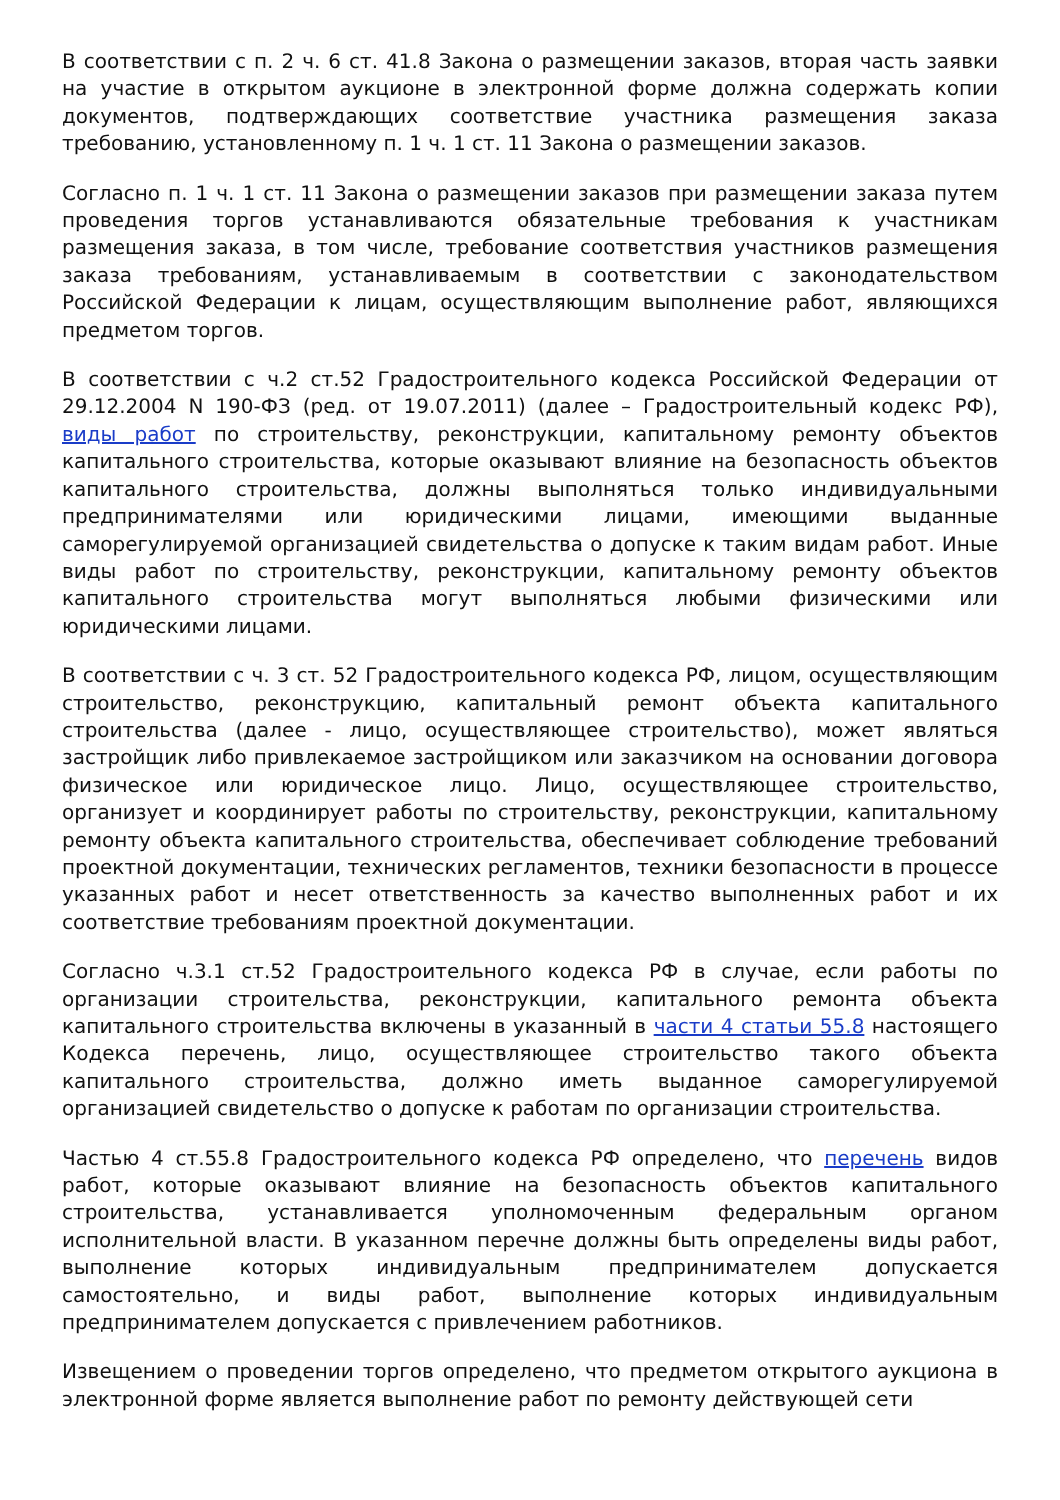В соответствии с п. 2 ч. 6 ст. 41.8 Закона о размещении заказов, вторая часть заявки на участие в открытом аукционе в электронной форме должна содержать копии документов, подтверждающих соответствие участника размещения заказа требованию, установленному п. 1 ч. 1 ст. 11 Закона о размещении заказов.
Согласно п. 1 ч. 1 ст. 11 Закона о размещении заказов при размещении заказа путем проведения торгов устанавливаются обязательные требования к участникам размещения заказа, в том числе, требование соответствия участников размещения заказа требованиям, устанавливаемым в соответствии с законодательством Российской Федерации к лицам, осуществляющим выполнение работ, являющихся предметом торгов.
В соответствии с ч.2 ст.52 Градостроительного кодекса Российской Федерации от 29.12.2004 N 190-ФЗ (ред. от 19.07.2011) (далее – Градостроительный кодекс РФ), виды работ по строительству, реконструкции, капитальному ремонту объектов капитального строительства, которые оказывают влияние на безопасность объектов капитального строительства, должны выполняться только индивидуальными предпринимателями или юридическими лицами, имеющими выданные саморегулируемой организацией свидетельства о допуске к таким видам работ. Иные виды работ по строительству, реконструкции, капитальному ремонту объектов капитального строительства могут выполняться любыми физическими или юридическими лицами.
В соответствии с ч. 3 ст. 52 Градостроительного кодекса РФ, лицом, осуществляющим строительство, реконструкцию, капитальный ремонт объекта капитального строительства (далее - лицо, осуществляющее строительство), может являться застройщик либо привлекаемое застройщиком или заказчиком на основании договора физическое или юридическое лицо. Лицо, осуществляющее строительство, организует и координирует работы по строительству, реконструкции, капитальному ремонту объекта капитального строительства, обеспечивает соблюдение требований проектной документации, технических регламентов, техники безопасности в процессе указанных работ и несет ответственность за качество выполненных работ и их соответствие требованиям проектной документации.
Согласно ч.3.1 ст.52 Градостроительного кодекса РФ в случае, если работы по организации строительства, реконструкции, капитального ремонта объекта капитального строительства включены в указанный в части 4 статьи 55.8 настоящего Кодекса перечень, лицо, осуществляющее строительство такого объекта капитального строительства, должно иметь выданное саморегулируемой организацией свидетельство о допуске к работам по организации строительства.
Частью 4 ст.55.8 Градостроительного кодекса РФ определено, что перечень видов работ, которые оказывают влияние на безопасность объектов капитального строительства, устанавливается уполномоченным федеральным органом исполнительной власти. В указанном перечне должны быть определены виды работ, выполнение которых индивидуальным предпринимателем допускается самостоятельно, и виды работ, выполнение которых индивидуальным предпринимателем допускается с привлечением работников.
Извещением о проведении торгов определено, что предметом открытого аукциона в электронной форме является выполнение работ по ремонту действующей сети